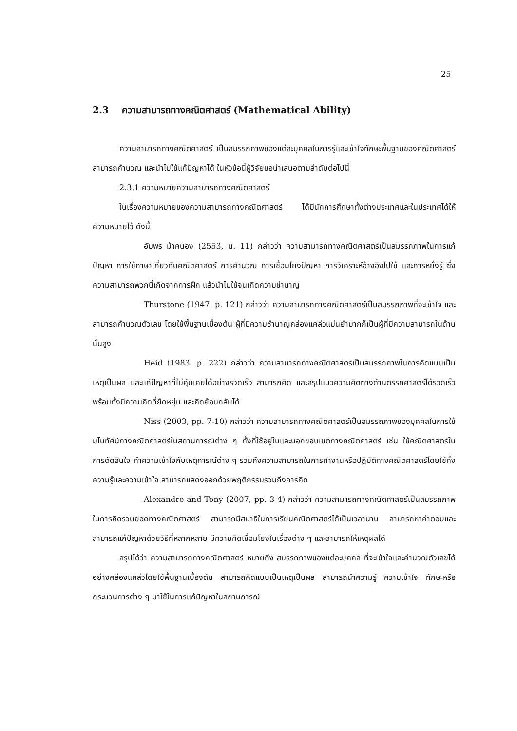25
2.3 ความสามารถทางคณิตศาสตร์ (Mathematical Ability)
ความสามารถทางคณิตศาสตร์ เป็นสมรรถภาพของแต่ละบุคคลในการรู้และเข้าใจทักษะพื้นฐานของคณิตศาสตร์ สามารถคำนวณ และนำไปใช้แก้ปัญหาได้ ในหัวข้อนี้ผู้วิจัยขอนำเสนอตามลำดับต่อไปนี้
2.3.1 ความหมายความสามารถทางคณิตศาสตร์
ในเรื่องความหมายของความสามารถทางคณิตศาสตร์ ได้มีนักการศึกษาทั้งต่างประเทศและในประเทศได้ให้ความหมายไว้ ดังนี้
อัมพร ม้าคนอง (2553, น. 11) กล่าวว่า ความสามารถทางคณิตศาสตร์เป็นสมรรถภาพในการแก้ปัญหา การใช้ภาษาเกี่ยวกับคณิตศาสตร์ การคำนวณ การเชื่อมโยงปัญหา การวิเคราะห์อ้างอิงไปใช้ และการหยั่งรู้ ซึ่งความสามารถพวกนี้เกิดจากการฝึก แล้วนำไปใช้จนเกิดความชำนาญ
Thurstone (1947, p. 121) กล่าวว่า ความสามารถทางคณิตศาสตร์เป็นสมรรถภาพที่จะเข้าใจ และสามารถคำนวณตัวเลข โดยใช้พื้นฐานเบื้องต้น ผู้ที่มีความชำนาญคล่องแคล่วแม่นยำมากก็เป็นผู้ที่มีความสามารถในด้านนั้นสูง
Heid (1983, p. 222) กล่าวว่า ความสามารถทางคณิตศาสตร์เป็นสมรรถภาพในการคิดแบบเป็นเหตุเป็นผล และแก้ปัญหาที่ไม่คุ้นเคยได้อย่างรวดเร็ว สามารถคิด และสรุปแนวความคิดทางด้านตรรกศาสตร์ได้รวดเร็ว พร้อมทั้งมีความคิดที่ยืดหยุ่น และคิดย้อนกลับได้
Niss (2003, pp. 7-10) กล่าวว่า ความสามารถทางคณิตศาสตร์เป็นสมรรถภาพของบุคคลในการใช้มโนทัศน์ทางคณิตศาสตร์ในสถานการณ์ต่าง ๆ ทั้งที่ใช้อยู่ในและนอกขอบเขตทางคณิตศาสตร์ เช่น ใช้คณิตศาสตร์ในการตัดสินใจ ทำความเข้าใจกับเหตุการณ์ต่าง ๆ รวมถึงความสามารถในการทำงานหรือปฏิบัติทางคณิตศาสตร์โดยใช้ทั้งความรู้และความเข้าใจ สามารถแสดงออกด้วยพฤติกรรมรวมถึงการคิด
Alexandre and Tony (2007, pp. 3-4) กล่าวว่า ความสามารถทางคณิตศาสตร์เป็นสมรรถภาพในการคิดรวบยอดทางคณิตศาสตร์ สามารถมีสมาธิในการเรียนคณิตศาสตร์ได้เป็นเวลานาน สามารถหาคำตอบและสามารถแก้ปัญหาด้วยวิธีที่หลากหลาย มีความคิดเชื่อมโยงในเรื่องต่าง ๆ และสามารถให้เหตุผลได้
สรุปได้ว่า ความสามารถทางคณิตศาสตร์ หมายถึง สมรรถภาพของแต่ละบุคคล ที่จะเข้าใจและคำนวณตัวเลขได้อย่างคล่องแคล่วโดยใช้พื้นฐานเบื้องต้น สามารถคิดแบบเป็นเหตุเป็นผล สามารถนำความรู้ ความเข้าใจ ทักษะหรือกระบวนการต่าง ๆ มาใช้ในการแก้ปัญหาในสถานการณ์